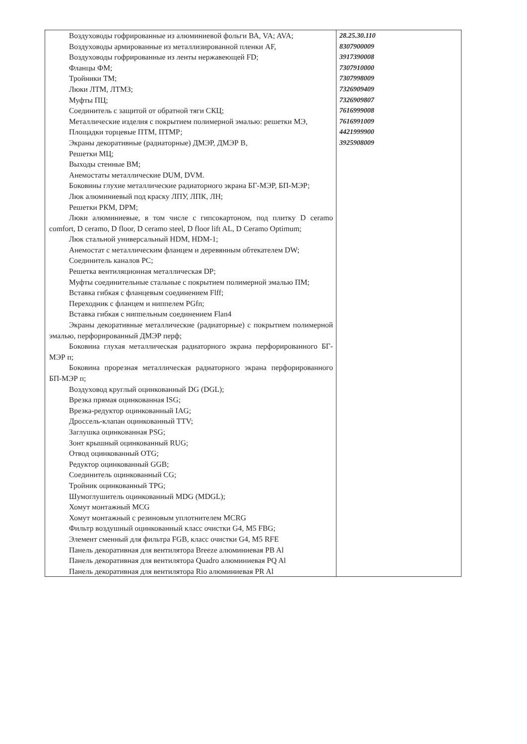| Воздуховоды гофрированные из алюминиевой фольги ВА, VA; AVA; Воздуховоды армированные из металлизированной пленки AF, Воздуховоды гофрированные из ленты нержавеющей FD; Фланцы ФМ; Тройники ТМ; Люки ЛТМ, ЛТМЗ; Муфты ПЦ; Соединитель с защитой от обратной тяги СКЦ; Металлические изделия с покрытием полимерной эмалью: решетки МЭ, Площадки торцевые ПТМ, ПТМР; Экраны декоративные (радиаторные) ДМЭР, ДМЭР В, Решетки МЦ; Выходы стенные ВМ; Анемостаты металлические DUM, DVM. Боковины глухие металлические радиаторного экрана БГ-МЭР, БП-МЭР; Люк алюминиевый под краску ЛПУ, ЛПК, ЛН; Решетки РКМ, DPM; Люки алюминиевые, в том числе с гипсокартоном, под плитку D ceramo comfort, D ceramo, D floor, D ceramo steel, D floor lift AL, D Ceramo Optimum; Люк стальной универсальный HDM, HDM-1; Анемостат с металлическим фланцем и деревянным обтекателем DW; Соединитель каналов PC; Решетка вентиляционная металлическая DP; Муфты соединительные стальные с покрытием полимерной эмалью ПМ; Вставка гибкая с фланцевым соединением Flff; Переходник с фланцем и ниппелем PGfn; Вставка гибкая с ниппельным соединением Flan4 Экраны декоративные металлические (радиаторные) с покрытием полимерной эмалью, перфорированный ДМЭР перф; Боковина глухая металлическая радиаторного экрана перфорированного БГ-МЭР п; Боковина прорезная металлическая радиаторного экрана перфорированного БП-МЭР п; Воздуховод круглый оцинкованный DG (DGL); Врезка прямая оцинкованная ISG; Врезка-редуктор оцинкованный IAG; Дроссель-клапан оцинкованный TTV; Заглушка оцинкованная PSG; Зонт крышный оцинкованный RUG; Отвод оцинкованный OTG; Редуктор оцинкованный GGB; Соединитель оцинкованный CG; Тройник оцинкованный TPG; Шумоглушитель оцинкованный MDG (MDGL); Хомут монтажный MCG Хомут монтажный с резиновым уплотнителем MCRG Фильтр воздушный оцинкованный класс очистки G4, M5 FBG; Элемент сменный для фильтра FGB, класс очистки G4, M5 RFE Панель декоративная для вентилятора Breeze алюминиевая PB Al Панель декоративная для вентилятора Quadro алюминиевая PQ Al Панель декоративная для вентилятора Rio алюминиевая PR Al | 28.25.30.110 8307900009 3917390008 7307910000 7307998009 7326909409 7326909807 7616999008 7616991009 4421999900 3925908009 |